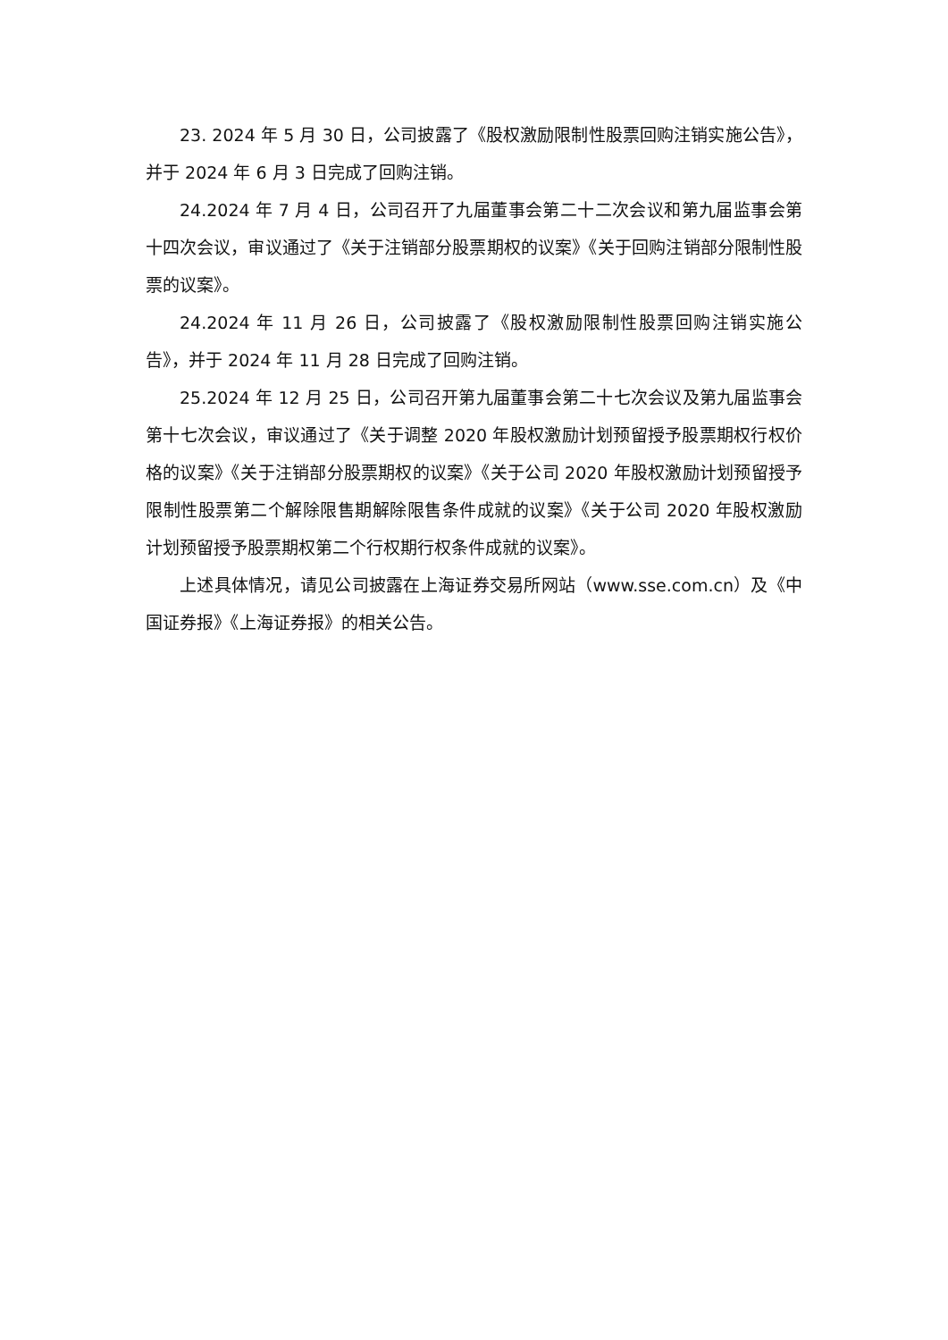23. 2024 年 5 月 30 日，公司披露了《股权激励限制性股票回购注销实施公告》，并于 2024 年 6 月 3 日完成了回购注销。
24.2024 年 7 月 4 日，公司召开了九届董事会第二十二次会议和第九届监事会第十四次会议，审议通过了《关于注销部分股票期权的议案》《关于回购注销部分限制性股票的议案》。
24.2024 年 11 月 26 日，公司披露了《股权激励限制性股票回购注销实施公告》，并于 2024 年 11 月 28 日完成了回购注销。
25.2024 年 12 月 25 日，公司召开第九届董事会第二十七次会议及第九届监事会第十七次会议，审议通过了《关于调整 2020 年股权激励计划预留授予股票期权行权价格的议案》《关于注销部分股票期权的议案》《关于公司 2020 年股权激励计划预留授予限制性股票第二个解除限售期解除限售条件成就的议案》《关于公司 2020 年股权激励计划预留授予股票期权第二个行权期行权条件成就的议案》。
上述具体情况，请见公司披露在上海证券交易所网站（www.sse.com.cn）及《中国证券报》《上海证券报》的相关公告。